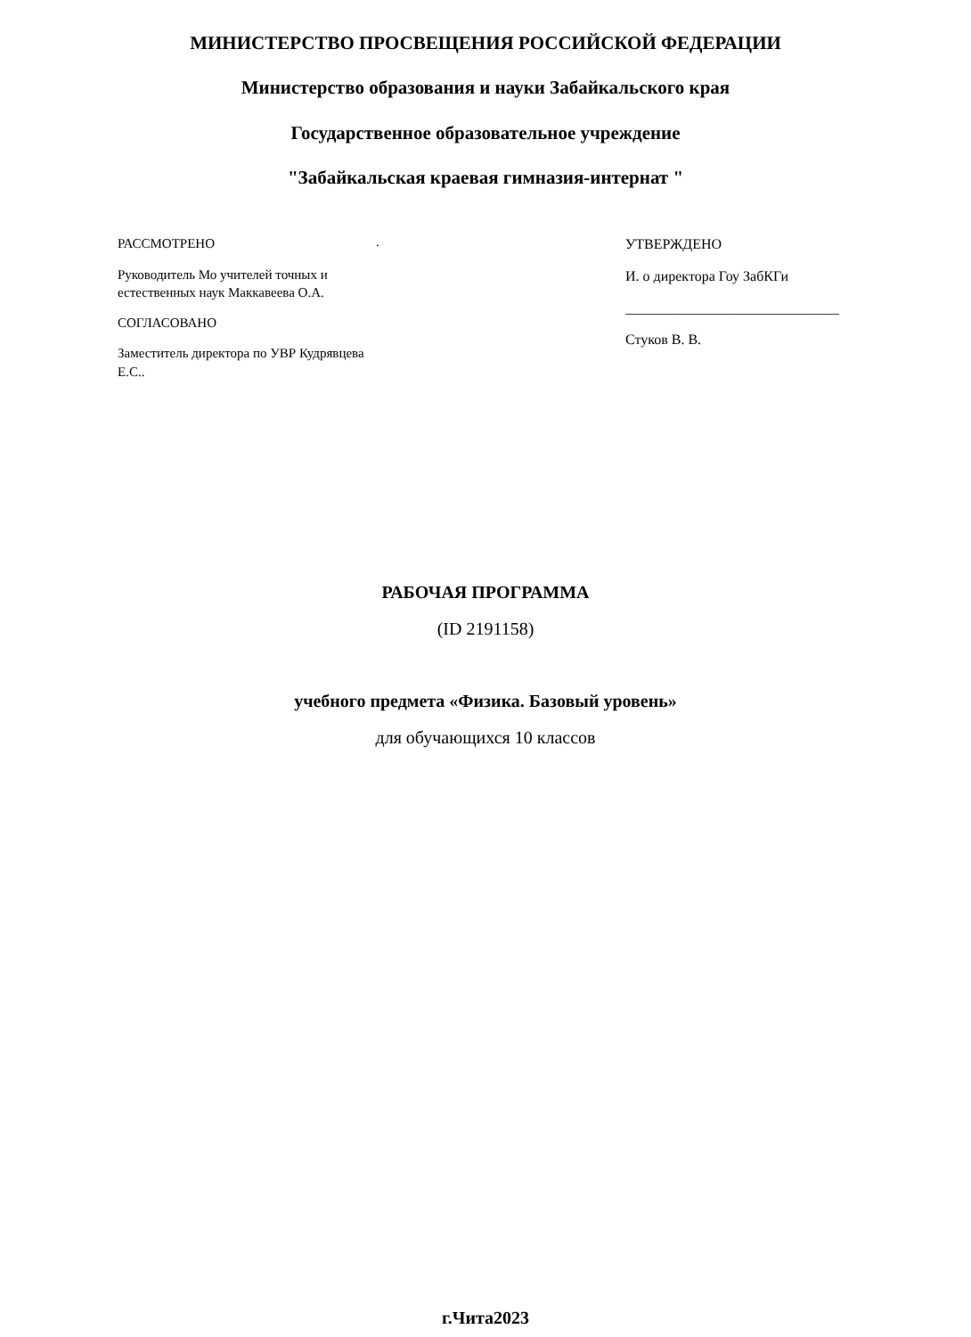МИНИСТЕРСТВО ПРОСВЕЩЕНИЯ РОССИЙСКОЙ ФЕДЕРАЦИИ
Министерство образования и науки Забайкальского края
Государственное образовательное учреждение
"Забайкальская краевая гимназия-интернат "
РАССМОТРЕНО
Руководитель Мо учителей точных и естественных наук Маккавеева О.А.
СОГЛАСОВАНО
Заместитель директора по УВР Кудрявцева Е.С..
.
УТВЕРЖДЕНО
И. о директора Гоу ЗабКГи
______________________________
Стуков В. В.
РАБОЧАЯ ПРОГРАММА
(ID 2191158)
учебного предмета «Физика. Базовый уровень»
для обучающихся 10 классов
г.Чита2023